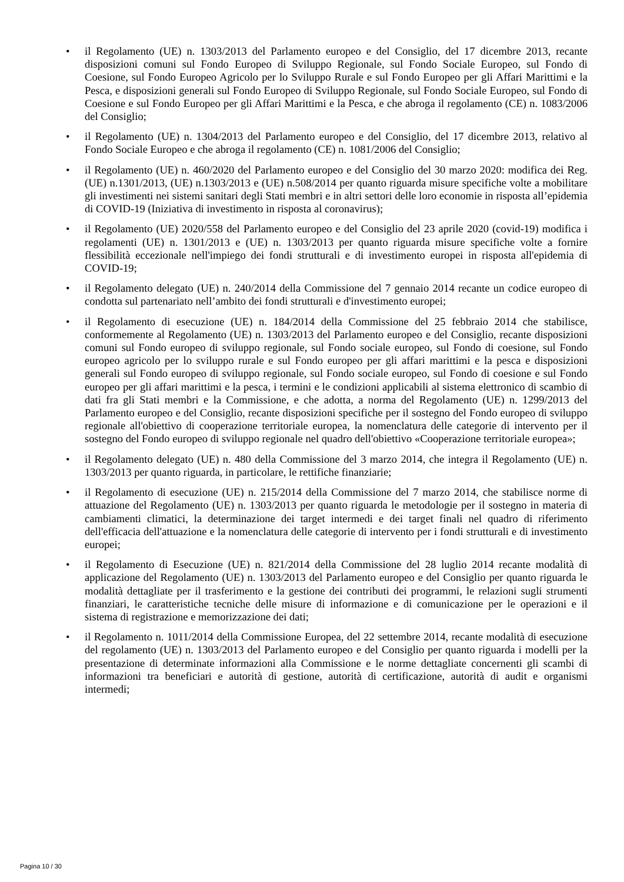• il Regolamento (UE) n. 1303/2013 del Parlamento europeo e del Consiglio, del 17 dicembre 2013, recante disposizioni comuni sul Fondo Europeo di Sviluppo Regionale, sul Fondo Sociale Europeo, sul Fondo di Coesione, sul Fondo Europeo Agricolo per lo Sviluppo Rurale e sul Fondo Europeo per gli Affari Marittimi e la Pesca, e disposizioni generali sul Fondo Europeo di Sviluppo Regionale, sul Fondo Sociale Europeo, sul Fondo di Coesione e sul Fondo Europeo per gli Affari Marittimi e la Pesca, e che abroga il regolamento (CE) n. 1083/2006 del Consiglio;
• il Regolamento (UE) n. 1304/2013 del Parlamento europeo e del Consiglio, del 17 dicembre 2013, relativo al Fondo Sociale Europeo e che abroga il regolamento (CE) n. 1081/2006 del Consiglio;
• il Regolamento (UE) n. 460/2020 del Parlamento europeo e del Consiglio del 30 marzo 2020: modifica dei Reg. (UE) n.1301/2013, (UE) n.1303/2013 e (UE) n.508/2014 per quanto riguarda misure specifiche volte a mobilitare gli investimenti nei sistemi sanitari degli Stati membri e in altri settori delle loro economie in risposta all’epidemia di COVID-19 (Iniziativa di investimento in risposta al coronavirus);
• il Regolamento (UE) 2020/558 del Parlamento europeo e del Consiglio del 23 aprile 2020 (covid-19) modifica i regolamenti (UE) n. 1301/2013 e (UE) n. 1303/2013 per quanto riguarda misure specifiche volte a fornire flessibilità eccezionale nell'impiego dei fondi strutturali e di investimento europei in risposta all'epidemia di COVID-19;
• il Regolamento delegato (UE) n. 240/2014 della Commissione del 7 gennaio 2014 recante un codice europeo di condotta sul partenariato nell’ambito dei fondi strutturali e d'investimento europei;
• il Regolamento di esecuzione (UE) n. 184/2014 della Commissione del 25 febbraio 2014 che stabilisce, conformemente al Regolamento (UE) n. 1303/2013 del Parlamento europeo e del Consiglio, recante disposizioni comuni sul Fondo europeo di sviluppo regionale, sul Fondo sociale europeo, sul Fondo di coesione, sul Fondo europeo agricolo per lo sviluppo rurale e sul Fondo europeo per gli affari marittimi e la pesca e disposizioni generali sul Fondo europeo di sviluppo regionale, sul Fondo sociale europeo, sul Fondo di coesione e sul Fondo europeo per gli affari marittimi e la pesca, i termini e le condizioni applicabili al sistema elettronico di scambio di dati fra gli Stati membri e la Commissione, e che adotta, a norma del Regolamento (UE) n. 1299/2013 del Parlamento europeo e del Consiglio, recante disposizioni specifiche per il sostegno del Fondo europeo di sviluppo regionale all'obiettivo di cooperazione territoriale europea, la nomenclatura delle categorie di intervento per il sostegno del Fondo europeo di sviluppo regionale nel quadro dell'obiettivo «Cooperazione territoriale europea»;
• il Regolamento delegato (UE) n. 480 della Commissione del 3 marzo 2014, che integra il Regolamento (UE) n. 1303/2013 per quanto riguarda, in particolare, le rettifiche finanziarie;
• il Regolamento di esecuzione (UE) n. 215/2014 della Commissione del 7 marzo 2014, che stabilisce norme di attuazione del Regolamento (UE) n. 1303/2013 per quanto riguarda le metodologie per il sostegno in materia di cambiamenti climatici, la determinazione dei target intermedi e dei target finali nel quadro di riferimento dell'efficacia dell'attuazione e la nomenclatura delle categorie di intervento per i fondi strutturali e di investimento europei;
• il Regolamento di Esecuzione (UE) n. 821/2014 della Commissione del 28 luglio 2014 recante modalità di applicazione del Regolamento (UE) n. 1303/2013 del Parlamento europeo e del Consiglio per quanto riguarda le modalità dettagliate per il trasferimento e la gestione dei contributi dei programmi, le relazioni sugli strumenti finanziari, le caratteristiche tecniche delle misure di informazione e di comunicazione per le operazioni e il sistema di registrazione e memorizzazione dei dati;
• il Regolamento n. 1011/2014 della Commissione Europea, del 22 settembre 2014, recante modalità di esecuzione del regolamento (UE) n. 1303/2013 del Parlamento europeo e del Consiglio per quanto riguarda i modelli per la presentazione di determinate informazioni alla Commissione e le norme dettagliate concernenti gli scambi di informazioni tra beneficiari e autorità di gestione, autorità di certificazione, autorità di audit e organismi intermedi;
Pagina 10 / 30